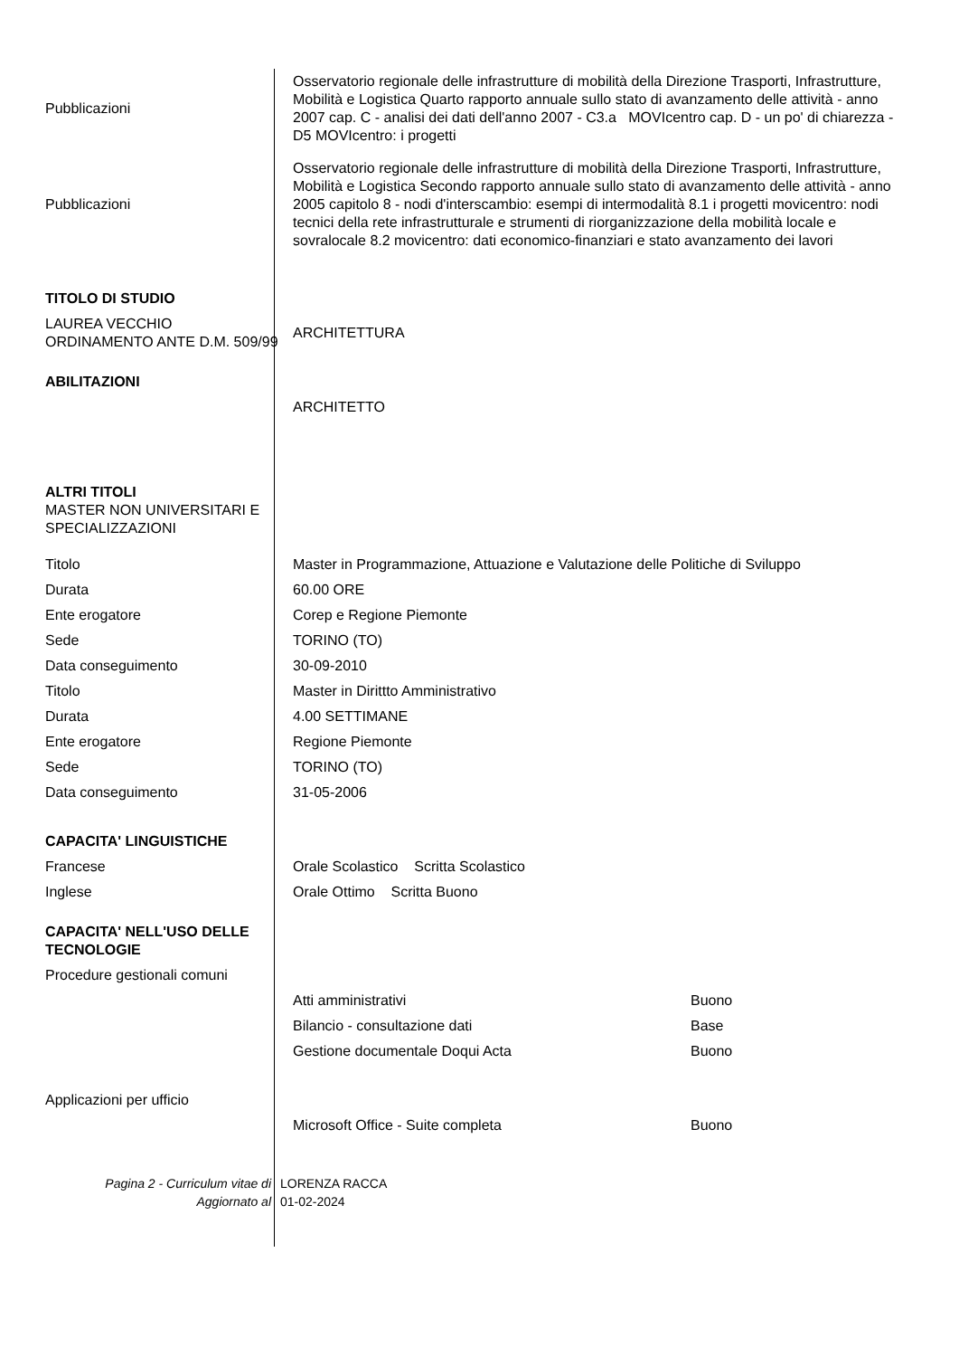| Pubblicazioni | Osservatorio regionale delle infrastrutture di mobilità della Direzione Trasporti, Infrastrutture, Mobilità e Logistica Quarto rapporto annuale sullo stato di avanzamento delle attività - anno 2007 cap. C - analisi dei dati dell'anno 2007 - C3.a MOVIcentro cap. D - un po' di chiarezza - D5 MOVIcentro: i progetti | |
| Pubblicazioni | Osservatorio regionale delle infrastrutture di mobilità della Direzione Trasporti, Infrastrutture, Mobilità e Logistica Secondo rapporto annuale sullo stato di avanzamento delle attività - anno 2005 capitolo 8 - nodi d'interscambio: esempi di intermodalità 8.1 i progetti movicentro: nodi tecnici della rete infrastrutturale e strumenti di riorganizzazione della mobilità locale e sovralocale 8.2 movicentro: dati economico-finanziari e stato avanzamento dei lavori | |
| TITOLO DI STUDIO | | |
| LAUREA VECCHIO ORDINAMENTO ANTE D.M. 509/99 | ARCHITETTURA | |
| ABILITAZIONI | | |
| | ARCHITETTO | |
| ALTRI TITOLI MASTER NON UNIVERSITARI E SPECIALIZZAZIONI | | |
| Titolo | Master in Programmazione, Attuazione e Valutazione delle Politiche di Sviluppo | |
| Durata | 60.00 ORE | |
| Ente erogatore | Corep e Regione Piemonte | |
| Sede | TORINO (TO) | |
| Data conseguimento | 30-09-2010 | |
| Titolo | Master in Dirittto Amministrativo | |
| Durata | 4.00 SETTIMANE | |
| Ente erogatore | Regione Piemonte | |
| Sede | TORINO (TO) | |
| Data conseguimento | 31-05-2006 | |
| CAPACITA' LINGUISTICHE | | |
| Francese | Orale Scolastico Scritta Scolastico | |
| Inglese | Orale Ottimo Scritta Buono | |
| CAPACITA' NELL'USO DELLE TECNOLOGIE | | |
| Procedure gestionali comuni | | |
| | Atti amministrativi | Buono |
| | Bilancio - consultazione dati | Base |
| | Gestione documentale Doqui Acta | Buono |
| Applicazioni per ufficio | | |
| | Microsoft Office - Suite completa | Buono |
| Pagina 2 - Curriculum vitae di | LORENZA RACCA |
| Aggiornato al | 01-02-2024 |